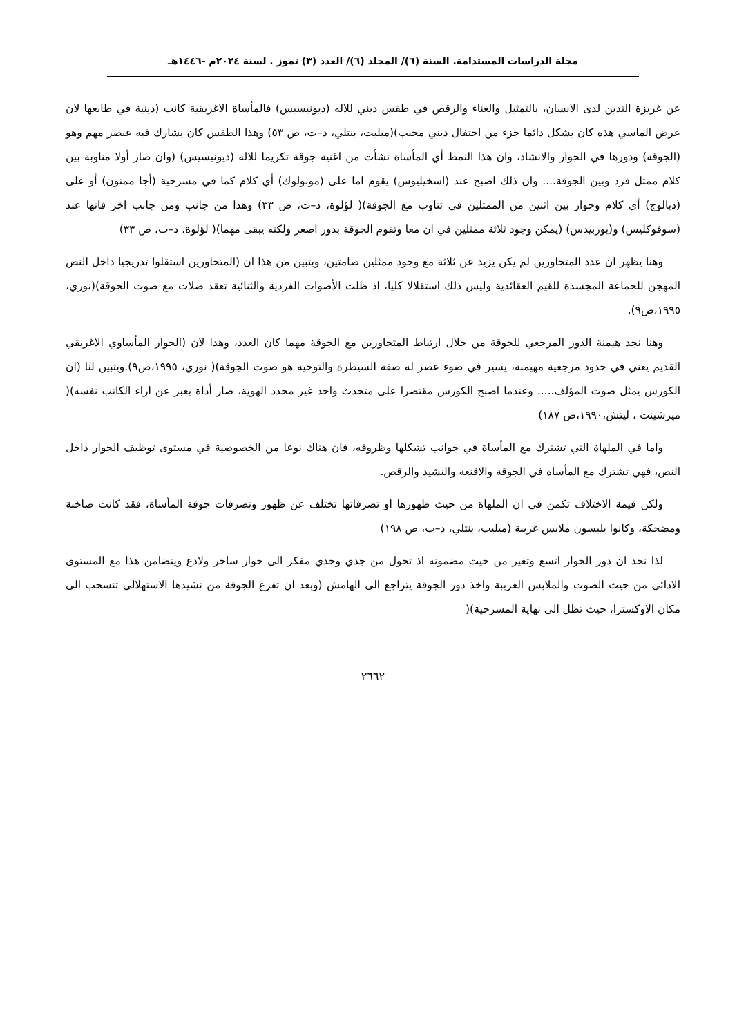مجلة الدراسات المستدامة. السنة (٦)/ المجلد (٦)/ العدد (٣) تموز . لسنة ٢٠٢٤م -١٤٤٦هـ
عن غريزة التدين لدى الانسان، بالتمثيل والغناء والرقص في طقس ديني للاله (ديونيسيس) فالمأساة الاغريقية كانت (دينية في طابعها لان عرض الماسي هذه كان يشكل دائما جزء من احتفال ديني محبب)(ميليت، بنتلي، د–ت، ص ٥٣) وهذا الطقس كان يشارك فيه عنصر مهم وهو (الجوقة) ودورها في الحوار والانشاد، وان هذا النمط أي المأساة نشأت من اغنية جوقة تكريما للاله (ديونيسيس) (وان صار أولا مناوبة بين كلام ممثل فرد وبين الجوقة.... وان ذلك اصبح عند (اسخيليوس) يقوم اما على (مونولوك) أي كلام كما في مسرحية (أجا ممنون) أو على (ديالوج) أي كلام وحوار بين اثنين من الممثلين في تناوب مع الجوقة)( لؤلوة، د–ت، ص ٣٣) وهذا من جانب ومن جانب اخر فانها عند (سوفوكليس) و(يوربيدس) (يمكن وجود ثلاثة ممثلين في ان معا وتقوم الجوقة بدور اصغر ولكنه يبقى مهما)( لؤلوة، د–ت، ص ٣٣)
وهنا يظهر ان عدد المتحاورين لم يكن يزيد عن ثلاثة مع وجود ممثلين صامتين، ويتبين من هذا ان (المتحاورين استقلوا تدريجيا داخل النص المهجن للجماعة المجسدة للقيم العقائدية وليس ذلك استقلالا كليا، اذ ظلت الأصوات الفردية والثنائية تعقد صلات مع صوت الجوقة)(نوري، ١٩٩٥،ص٩).
وهنا نجد هيمنة الدور المرجعي للجوقة من خلال ارتباط المتحاورين مع الجوقة مهما كان العدد، وهذا لان (الحوار المأساوي الاغريقي القديم يعني في حدود مرجعية مهيمنة، يسير في ضوء عصر له صفة السيطرة والتوجيه هو صوت الجوقة)( نوري، ١٩٩٥،ص٩).ويتبين لنا (ان الكورس يمثل صوت المؤلف..... وعندما اصبح الكورس مقتصرا على متحدث واحد غير محدد الهوية، صار أداة يعبر عن اراء الكاتب نفسه)( ميرشينت ، ليتش،١٩٩٠،ص ١٨٧)
واما في الملهاة التي تشترك مع المأساة في جوانب تشكلها وظروفه، فان هناك نوعا من الخصوصية في مستوى توظيف الحوار داخل النص، فهي تشترك مع المأساة في الجوقة والاقنعة والنشيد والرقص.
ولكن قيمة الاختلاف تكمن في ان الملهاة من حيث ظهورها او تصرفاتها تختلف عن ظهور وتصرفات جوقة المأساة، فقد كانت صاخبة ومضحكة، وكانوا يلبسون ملابس غريبة (ميليت، بنتلي، د–ت، ص ١٩٨)
لذا نجد ان دور الحوار اتسع وتغير من حيث مضمونه اذ تحول من جدي وجدي مفكر الى حوار ساخر ولادع ويتضامن هذا مع المستوى الادائي من حيث الصوت والملابس الغريبة واخذ دور الجوقة يتراجع الى الهامش (وبعد ان تفرغ الجوقة من نشيدها الاستهلالي تنسحب الى مكان الاوكسترا، حيث تظل الى نهاية المسرحية)(
٢٦٦٢